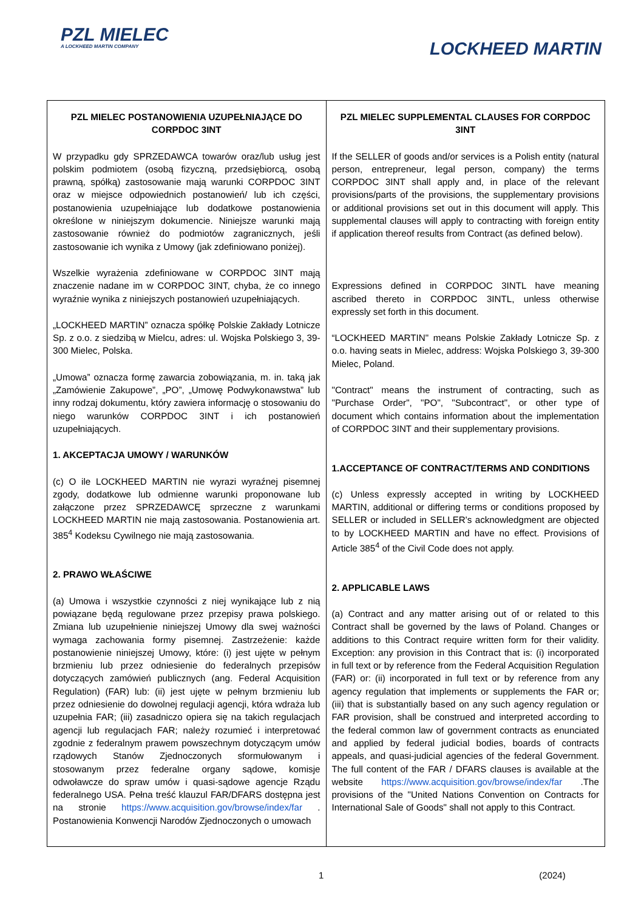PZL MIELEC
A LOCKHEED MARTIN COMPANY
LOCKHEED MARTIN
| PZL MIELEC POSTANOWIENIA UZUPEŁNIAJĄCE DO CORPDOC 3INT W przypadku gdy SPRZEDAWCA towarów oraz/lub usług jest polskim podmiotem (osobą fizyczną, przedsiębiorcą, osobą prawną, spółką) zastosowanie mają warunki CORPDOC 3INT oraz w miejsce odpowiednich postanowień/ lub ich części, postanowienia uzupełniające lub dodatkowe postanowienia określone w niniejszym dokumencie. Niniejsze warunki mają zastosowanie również do podmiotów zagranicznych, jeśli zastosowanie ich wynika z Umowy (jak zdefiniowano poniżej). Wszelkie wyrażenia zdefiniowane w CORPDOC 3INT mają znaczenie nadane im w CORPDOC 3INT, chyba, że co innego wyraźnie wynika z niniejszych postanowień uzupełniających. „LOCKHEED MARTIN” oznacza spółkę Polskie Zakłady Lotnicze Sp. z o.o. z siedzibą w Mielcu, adres: ul. Wojska Polskiego 3, 39-300 Mielec, Polska. „Umowa” oznacza formę zawarcia zobowiązania, m. in. taką jak „Zamówienie Zakupowe”, „PO”, „Umowę Podwykonawstwa” lub inny rodzaj dokumentu, który zawiera informację o stosowaniu do niego warunków CORPDOC 3INT i ich postanowień uzupełniających. 1. AKCEPTACJA UMOWY / WARUNKÓW (c) O ile LOCKHEED MARTIN nie wyrazi wyraźnej pisemnej zgody, dodatkowe lub odmienne warunki proponowane lub załączone przez SPRZEDAWCĘ sprzeczne z warunkami LOCKHEED MARTIN nie mają zastosowania. Postanowienia art. 385<sup>4</sup> Kodeksu Cywilnego nie mają zastosowania. 2. PRAWO WŁAŚCIWE (a) Umowa i wszystkie czynności z niej wynikające lub z nią powiązane będą regulowane przez przepisy prawa polskiego. Zmiana lub uzupełnienie niniejszej Umowy dla swej ważności wymaga zachowania formy pisemnej. Zastrzeżenie: każde postanowienie niniejszej Umowy, które: (i) jest ujęte w pełnym brzmieniu lub przez odniesienie do federalnych przepisów dotyczących zamówień publicznych (ang. Federal Acquisition Regulation) (FAR) lub: (ii) jest ujęte w pełnym brzmieniu lub przez odniesienie do dowolnej regulacji agencji, która wdraża lub uzupełnia FAR; (iii) zasadniczo opiera się na takich regulacjach agencji lub regulacjach FAR; należy rozumieć i interpretować zgodnie z federalnym prawem powszechnym dotyczącym umów rządowych Stanów Zjednoczonych sformułowanym i stosowanym przez federalne organy sądowe, komisje odwoławcze do spraw umów i quasi-sądowe agencje Rządu federalnego USA. Pełna treść klauzul FAR/DFARS dostępna jest na stronie https://www.acquisition.gov/browse/index/far . Postanowienia Konwencji Narodów Zjednoczonych o umowach | PZL MIELEC SUPPLEMENTAL CLAUSES FOR CORPDOC 3INT If the SELLER of goods and/or services is a Polish entity (natural person, entrepreneur, legal person, company) the terms CORPDOC 3INT shall apply and, in place of the relevant provisions/parts of the provisions, the supplementary provisions or additional provisions set out in this document will apply. This supplemental clauses will apply to contracting with foreign entity if application thereof results from Contract (as defined below). Expressions defined in CORPDOC 3INTL have meaning ascribed thereto in CORPDOC 3INTL, unless otherwise expressly set forth in this document. “LOCKHEED MARTIN" means Polskie Zakłady Lotnicze Sp. z o.o. having seats in Mielec, address: Wojska Polskiego 3, 39-300 Mielec, Poland. "Contract" means the instrument of contracting, such as "Purchase Order", "PO", "Subcontract", or other type of document which contains information about the implementation of CORPDOC 3INT and their supplementary provisions. 1.ACCEPTANCE OF CONTRACT/TERMS AND CONDITIONS (c) Unless expressly accepted in writing by LOCKHEED MARTIN, additional or differing terms or conditions proposed by SELLER or included in SELLER's acknowledgment are objected to by LOCKHEED MARTIN and have no effect. Provisions of Article 385<sup>4</sup> of the Civil Code does not apply. 2. APPLICABLE LAWS (a) Contract and any matter arising out of or related to this Contract shall be governed by the laws of Poland. Changes or additions to this Contract require written form for their validity. Exception: any provision in this Contract that is: (i) incorporated in full text or by reference from the Federal Acquisition Regulation (FAR) or: (ii) incorporated in full text or by reference from any agency regulation that implements or supplements the FAR or; (iii) that is substantially based on any such agency regulation or FAR provision, shall be construed and interpreted according to the federal common law of government contracts as enunciated and applied by federal judicial bodies, boards of contracts appeals, and quasi-judicial agencies of the federal Government. The full content of the FAR / DFARS clauses is available at the website https://www.acquisition.gov/browse/index/far .The provisions of the "United Nations Convention on Contracts for International Sale of Goods" shall not apply to this Contract. |
1 (2024)